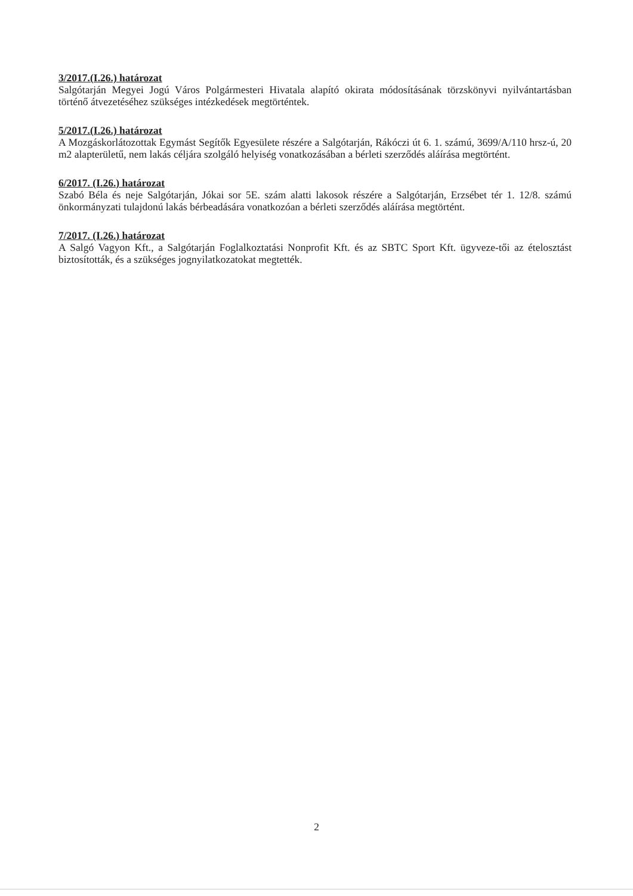3/2017.(I.26.) határozat
Salgótarján Megyei Jogú Város Polgármesteri Hivatala alapító okirata módosításának törzskönyvi nyilvántartásban történő átvezetéséhez szükséges intézkedések megtörténtek.
5/2017.(I.26.) határozat
A Mozgáskorlátozottak Egymást Segítők Egyesülete részére a Salgótarján, Rákóczi út 6. 1. számú, 3699/A/110 hrsz-ú, 20 m2 alapterületű, nem lakás céljára szolgáló helyiség vonatkozásában a bérleti szerződés aláírása megtörtént.
6/2017. (I.26.) határozat
Szabó Béla és neje Salgótarján, Jókai sor 5E. szám alatti lakosok részére a Salgótarján, Erzsébet tér 1. 12/8. számú önkormányzati tulajdonú lakás bérbeadására vonatkozóan a bérleti szerződés aláírása megtörtént.
7/2017. (I.26.) határozat
A Salgó Vagyon Kft., a Salgótarján Foglalkoztatási Nonprofit Kft. és az SBTC Sport Kft. ügyveze-tői az ételosztást biztosították, és a szükséges jognyilatkozatokat megtették.
2